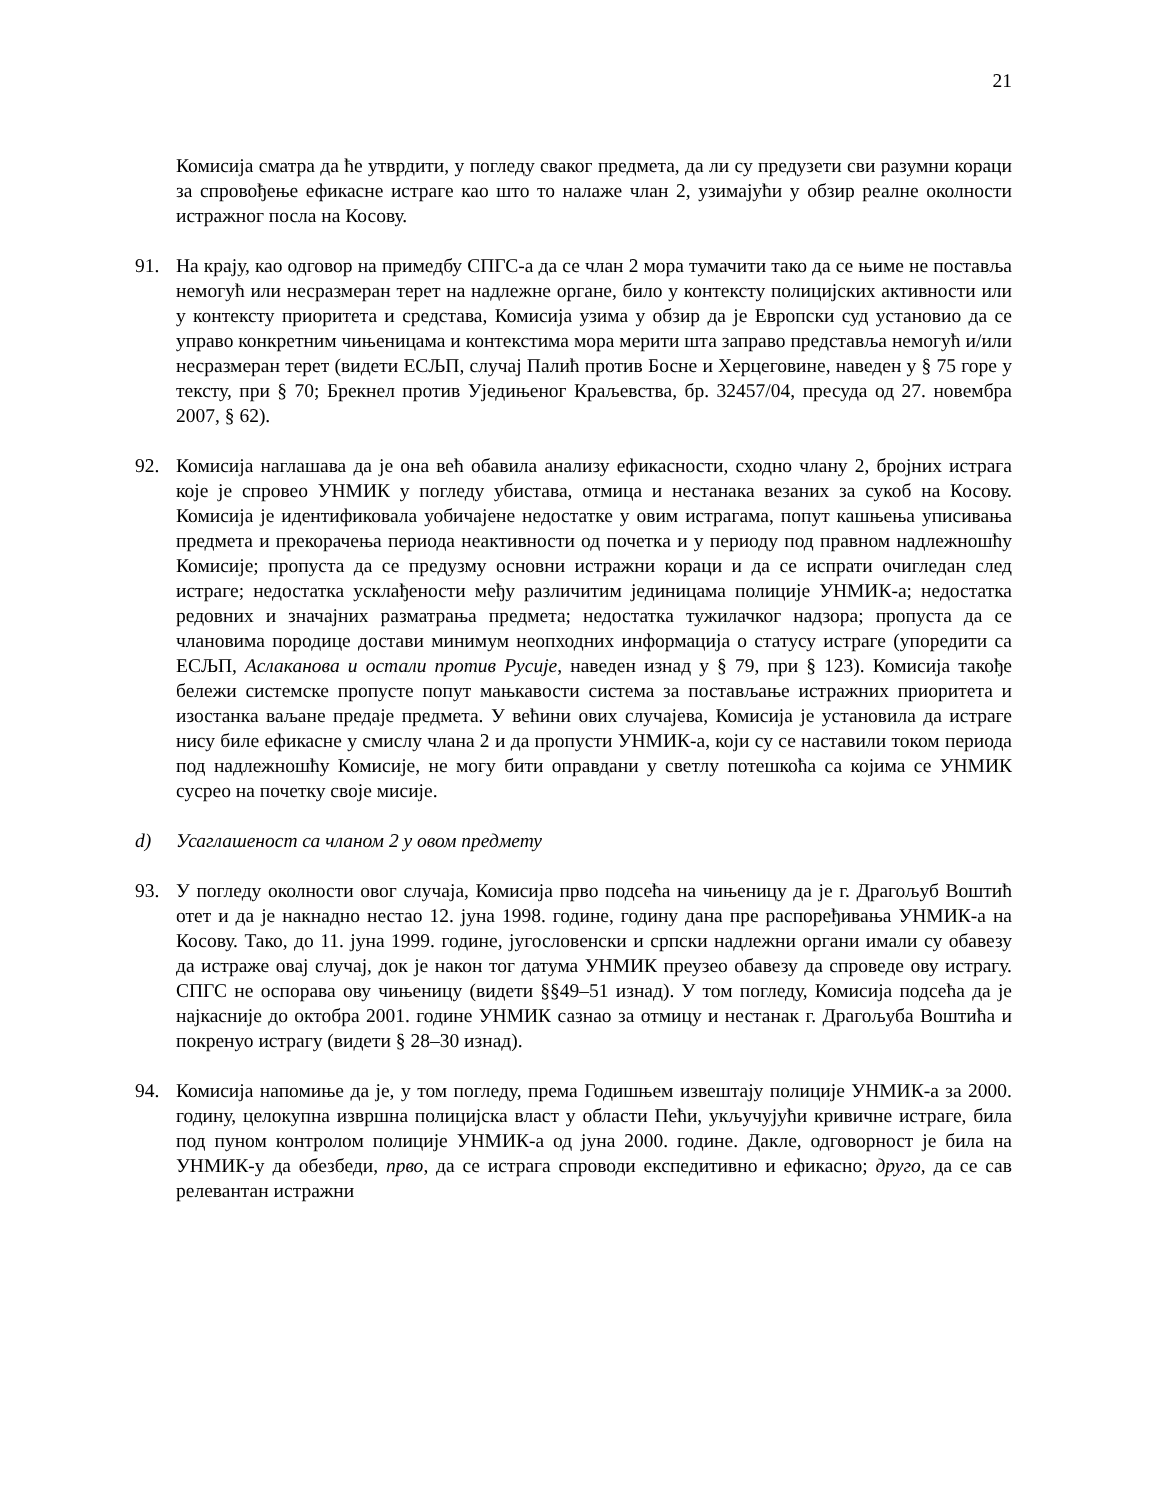21
Комисија сматра да ће утврдити, у погледу сваког предмета, да ли су предузети сви разумни кораци за спровођење ефикасне истраге као што то налаже члан 2, узимајући у обзир реалне околности истражног посла на Косову.
91. На крају, као одговор на примедбу СПГС-а да се члан 2 мора тумачити тако да се њиме не поставља немогућ или несразмеран терет на надлежне органе, било у контексту полицијских активности или у контексту приоритета и средстава, Комисија узима у обзир да је Европски суд установио да се управо конкретним чињеницама и контекстима мора мерити шта заправо представља немогућ и/или несразмеран терет (видети ЕСЉП, случај Палић против Босне и Херцеговине, наведен у § 75 горе у тексту, при § 70; Брекнел против Уједињеног Краљевства, бр. 32457/04, пресуда од 27. новембра 2007, § 62).
92. Комисија наглашава да је она већ обавила анализу ефикасности, сходно члану 2, бројних истрага које је спровео УНМИК у погледу убистава, отмица и нестанака везаних за сукоб на Косову. Комисија је идентификовала уобичајене недостатке у овим истрагама, попут кашњења уписивања предмета и прекорачења периода неактивности од почетка и у периоду под правном надлежношћу Комисије; пропуста да се предузму основни истражни кораци и да се испрати очигледан след истраге; недостатка усклађености међу различитим јединицама полиције УНМИК-а; недостатка редовних и значајних разматрања предмета; недостатка тужилачког надзора; пропуста да се члановима породице достави минимум неопходних информација о статусу истраге (упоредити са ЕСЉП, Аслаканова и остали против Русије, наведен изнад у § 79, при § 123). Комисија такође бележи системске пропусте попут мањкавости система за постављање истражних приоритета и изостанка ваљане предаје предмета. У већини ових случајева, Комисија је установила да истраге нису биле ефикасне у смислу члана 2 и да пропусти УНМИК-а, који су се наставили током периода под надлежношћу Комисије, не могу бити оправдани у светлу потешкоћа са којима се УНМИК сусрео на почетку своје мисије.
d) Усаглашеност са чланом 2 у овом предмету
93. У погледу околности овог случаја, Комисија прво подсећа на чињеницу да је г. Драгољуб Воштић отет и да је накнадно нестао 12. јуна 1998. године, годину дана пре распоређивања УНМИК-а на Косову. Тако, до 11. јуна 1999. године, југословенски и српски надлежни органи имали су обавезу да истраже овај случај, док је након тог датума УНМИК преузео обавезу да спроведе ову истрагу. СПГС не оспорава ову чињеницу (видети §§49–51 изнад). У том погледу, Комисија подсећа да је најкасније до октобра 2001. године УНМИК сазнао за отмицу и нестанак г. Драгољуба Воштића и покренуо истрагу (видети § 28–30 изнад).
94. Комисија напомиње да је, у том погледу, према Годишњем извештају полиције УНМИК-а за 2000. годину, целокупна извршна полицијска власт у области Пећи, укључујући кривичне истраге, била под пуном контролом полиције УНМИК-а од јуна 2000. године. Дакле, одговорност је била на УНМИК-у да обезбеди, прво, да се истрага спроводи експедитивно и ефикасно; друго, да се сав релевантан истражни